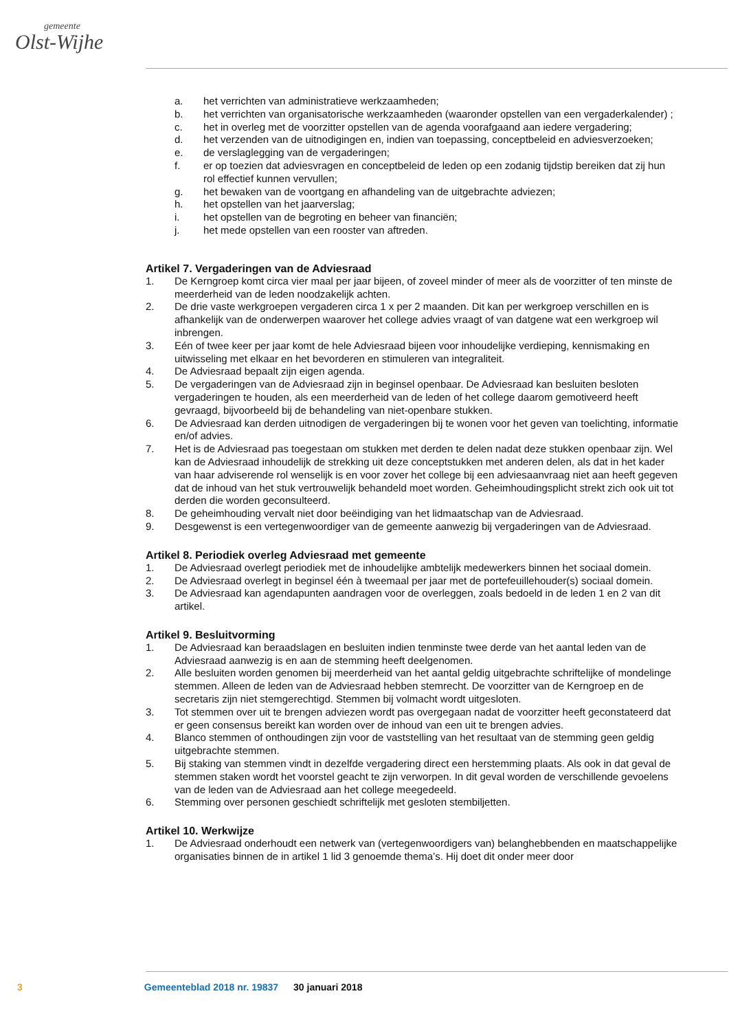gemeente
Olst-Wijhe
a. het verrichten van administratieve werkzaamheden;
b. het verrichten van organisatorische werkzaamheden (waaronder opstellen van een vergaderkalender) ;
c. het in overleg met de voorzitter opstellen van de agenda voorafgaand aan iedere vergadering;
d. het verzenden van de uitnodigingen en, indien van toepassing, conceptbeleid en adviesverzoeken;
e. de verslaglegging van de vergaderingen;
f. er op toezien dat adviesvragen en conceptbeleid de leden op een zodanig tijdstip bereiken dat zij hun rol effectief kunnen vervullen;
g. het bewaken van de voortgang en afhandeling van de uitgebrachte adviezen;
h. het opstellen van het jaarverslag;
i. het opstellen van de begroting en beheer van financiën;
j. het mede opstellen van een rooster van aftreden.
Artikel 7. Vergaderingen van de Adviesraad
1. De Kerngroep komt circa vier maal per jaar bijeen, of zoveel minder of meer als de voorzitter of ten minste de meerderheid van de leden noodzakelijk achten.
2. De drie vaste werkgroepen vergaderen circa 1 x per 2 maanden. Dit kan per werkgroep verschillen en is afhankelijk van de onderwerpen waarover het college advies vraagt of van datgene wat een werkgroep wil inbrengen.
3. Eén of twee keer per jaar komt de hele Adviesraad bijeen voor inhoudelijke verdieping, kennismaking en uitwisseling met elkaar en het bevorderen en stimuleren van integraliteit.
4. De Adviesraad bepaalt zijn eigen agenda.
5. De vergaderingen van de Adviesraad zijn in beginsel openbaar. De Adviesraad kan besluiten besloten vergaderingen te houden, als een meerderheid van de leden of het college daarom gemotiveerd heeft gevraagd, bijvoorbeeld bij de behandeling van niet-openbare stukken.
6. De Adviesraad kan derden uitnodigen de vergaderingen bij te wonen voor het geven van toelichting, informatie en/of advies.
7. Het is de Adviesraad pas toegestaan om stukken met derden te delen nadat deze stukken openbaar zijn. Wel kan de Adviesraad inhoudelijk de strekking uit deze conceptstukken met anderen delen, als dat in het kader van haar adviserende rol wenselijk is en voor zover het college bij een adviesaanvraag niet aan heeft gegeven dat de inhoud van het stuk vertrouwelijk behandeld moet worden. Geheimhoudingsplicht strekt zich ook uit tot derden die worden geconsulteerd.
8. De geheimhouding vervalt niet door beëindiging van het lidmaatschap van de Adviesraad.
9. Desgewenst is een vertegenwoordiger van de gemeente aanwezig bij vergaderingen van de Adviesraad.
Artikel 8. Periodiek overleg Adviesraad met gemeente
1. De Adviesraad overlegt periodiek met de inhoudelijke ambtelijk medewerkers binnen het sociaal domein.
2. De Adviesraad overlegt in beginsel één à tweemaal per jaar met de portefeuillehouder(s) sociaal domein.
3. De Adviesraad kan agendapunten aandragen voor de overleggen, zoals bedoeld in de leden 1 en 2 van dit artikel.
Artikel 9. Besluitvorming
1. De Adviesraad kan beraadslagen en besluiten indien tenminste twee derde van het aantal leden van de Adviesraad aanwezig is en aan de stemming heeft deelgenomen.
2. Alle besluiten worden genomen bij meerderheid van het aantal geldig uitgebrachte schriftelijke of mondelinge stemmen. Alleen de leden van de Adviesraad hebben stemrecht. De voorzitter van de Kerngroep en de secretaris zijn niet stemgerechtigd. Stemmen bij volmacht wordt uitgesloten.
3. Tot stemmen over uit te brengen adviezen wordt pas overgegaan nadat de voorzitter heeft geconstateerd dat er geen consensus bereikt kan worden over de inhoud van een uit te brengen advies.
4. Blanco stemmen of onthoudingen zijn voor de vaststelling van het resultaat van de stemming geen geldig uitgebrachte stemmen.
5. Bij staking van stemmen vindt in dezelfde vergadering direct een herstemming plaats. Als ook in dat geval de stemmen staken wordt het voorstel geacht te zijn verworpen. In dit geval worden de verschillende gevoelens van de leden van de Adviesraad aan het college meegedeeld.
6. Stemming over personen geschiedt schriftelijk met gesloten stembiljetten.
Artikel 10. Werkwijze
1. De Adviesraad onderhoudt een netwerk van (vertegenwoordigers van) belanghebbenden en maatschappelijke organisaties binnen de in artikel 1 lid 3 genoemde thema’s. Hij doet dit onder meer door
3 Gemeenteblad 2018 nr. 19837 30 januari 2018